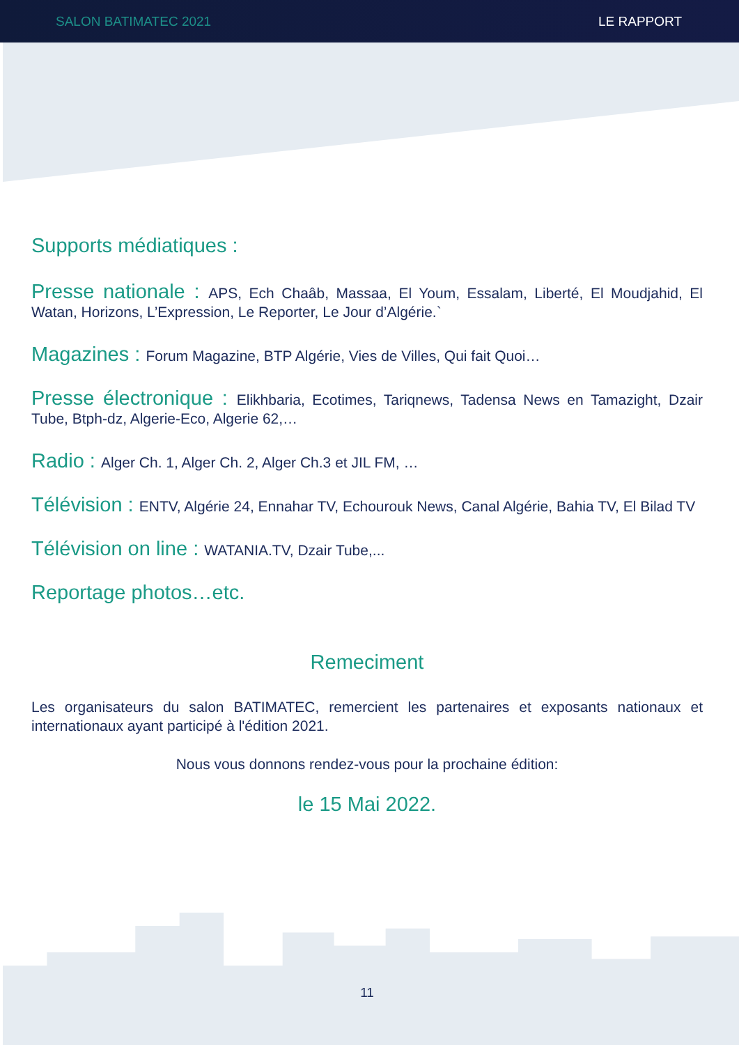SALON BATIMATEC 2021 LE RAPPORT
Supports médiatiques :
Presse nationale : APS, Ech Chaâb, Massaa, El Youm, Essalam, Liberté, El Moudjahid, El Watan, Horizons, L’Expression, Le Reporter, Le Jour d’Algérie.`
Magazines : Forum Magazine, BTP Algérie, Vies de Villes, Qui fait Quoi…
Presse électronique : Elikhbaria, Ecotimes, Tariqnews, Tadensa News en Tamazight, Dzair Tube, Btph-dz, Algerie-Eco, Algerie 62,…
Radio : Alger Ch. 1, Alger Ch. 2, Alger Ch.3 et JIL FM, …
Télévision : ENTV, Algérie 24, Ennahar TV, Echourouk News, Canal Algérie, Bahia TV, El Bilad TV
Télévision on line : WATANIA.TV, Dzair Tube,...
Reportage photos…etc.
Remeciment
Les organisateurs du salon BATIMATEC, remercient les partenaires et exposants nationaux et internationaux ayant participé à l'édition 2021.
Nous vous donnons rendez-vous pour la prochaine édition:
le 15 Mai 2022.
11